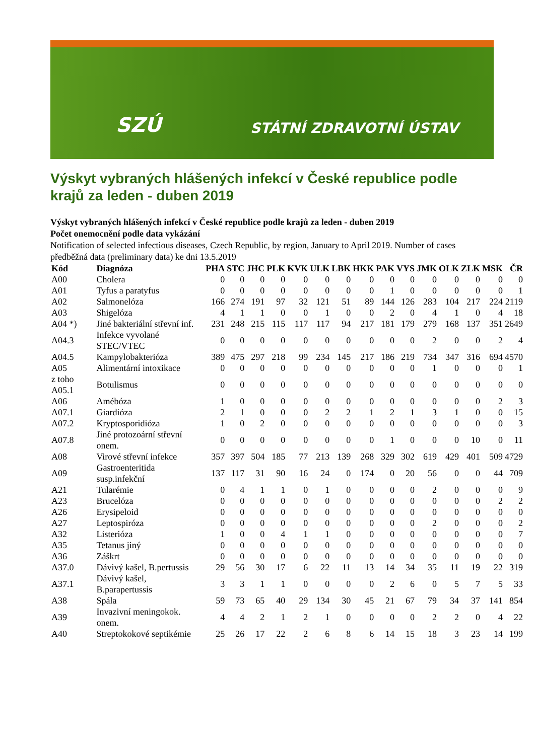SZÚ STÁTNÍ ZDRAVOTNÍ ÚSTAV
Výskyt vybraných hlášených infekcí v České republice podle krajů za leden - duben 2019
Výskyt vybraných hlášených infekcí v České republice podle krajů za leden - duben 2019
Počet onemocnění podle data vykázání
Notification of selected infectious diseases, Czech Republic, by region, January to April 2019. Number of cases
předběžná data (preliminary data) ke dni 13.5.2019
| Kód | Diagnóza | PHA | STC | JHC | PLK | KVK | ULK | LBK | HKK | PAK | VYS | JMK | OLK | ZLK | MSK | ČR |
| --- | --- | --- | --- | --- | --- | --- | --- | --- | --- | --- | --- | --- | --- | --- | --- | --- |
| A00 | Cholera | 0 | 0 | 0 | 0 | 0 | 0 | 0 | 0 | 0 | 0 | 0 | 0 | 0 | 0 | 0 |
| A01 | Tyfus a paratyfus | 0 | 0 | 0 | 0 | 0 | 0 | 0 | 0 | 1 | 0 | 0 | 0 | 0 | 0 | 1 |
| A02 | Salmonelóza | 166 | 274 | 191 | 97 | 32 | 121 | 51 | 89 | 144 | 126 | 283 | 104 | 217 | 224 | 2119 |
| A03 | Shigelóza | 4 | 1 | 1 | 0 | 0 | 1 | 0 | 0 | 2 | 0 | 4 | 1 | 0 | 4 | 18 |
| A04 *) | Jiné bakteriální střevní inf. | 231 | 248 | 215 | 115 | 117 | 117 | 94 | 217 | 181 | 179 | 279 | 168 | 137 | 351 | 2649 |
| A04.3 | Infekce vyvolané STEC/VTEC | 0 | 0 | 0 | 0 | 0 | 0 | 0 | 0 | 0 | 0 | 2 | 0 | 0 | 2 | 4 |
| A04.5 | Kampylobakterióza | 389 | 475 | 297 | 218 | 99 | 234 | 145 | 217 | 186 | 219 | 734 | 347 | 316 | 694 | 4570 |
| A05 | Alimentární intoxikace | 0 | 0 | 0 | 0 | 0 | 0 | 0 | 0 | 0 | 0 | 1 | 0 | 0 | 0 | 1 |
| z toho A05.1 | Botulismus | 0 | 0 | 0 | 0 | 0 | 0 | 0 | 0 | 0 | 0 | 0 | 0 | 0 | 0 | 0 |
| A06 | Amébóza | 1 | 0 | 0 | 0 | 0 | 0 | 0 | 0 | 0 | 0 | 0 | 0 | 0 | 2 | 3 |
| A07.1 | Giardióza | 2 | 1 | 0 | 0 | 0 | 2 | 2 | 1 | 2 | 1 | 3 | 1 | 0 | 0 | 15 |
| A07.2 | Kryptosporidióza | 1 | 0 | 2 | 0 | 0 | 0 | 0 | 0 | 0 | 0 | 0 | 0 | 0 | 0 | 3 |
| A07.8 | Jiné protozoární střevní onem. | 0 | 0 | 0 | 0 | 0 | 0 | 0 | 0 | 1 | 0 | 0 | 0 | 10 | 0 | 11 |
| A08 | Virové střevní infekce | 357 | 397 | 504 | 185 | 77 | 213 | 139 | 268 | 329 | 302 | 619 | 429 | 401 | 509 | 4729 |
| A09 | Gastroenteritida susp.infekční | 137 | 117 | 31 | 90 | 16 | 24 | 0 | 174 | 0 | 20 | 56 | 0 | 0 | 44 | 709 |
| A21 | Tularémie | 0 | 4 | 1 | 1 | 0 | 1 | 0 | 0 | 0 | 0 | 2 | 0 | 0 | 0 | 9 |
| A23 | Brucelóza | 0 | 0 | 0 | 0 | 0 | 0 | 0 | 0 | 0 | 0 | 0 | 0 | 0 | 2 | 2 |
| A26 | Erysipeloid | 0 | 0 | 0 | 0 | 0 | 0 | 0 | 0 | 0 | 0 | 0 | 0 | 0 | 0 | 0 |
| A27 | Leptospiróza | 0 | 0 | 0 | 0 | 0 | 0 | 0 | 0 | 0 | 0 | 2 | 0 | 0 | 0 | 2 |
| A32 | Listerióza | 1 | 0 | 0 | 4 | 1 | 1 | 0 | 0 | 0 | 0 | 0 | 0 | 0 | 0 | 7 |
| A35 | Tetanus jiný | 0 | 0 | 0 | 0 | 0 | 0 | 0 | 0 | 0 | 0 | 0 | 0 | 0 | 0 | 0 |
| A36 | Záškrt | 0 | 0 | 0 | 0 | 0 | 0 | 0 | 0 | 0 | 0 | 0 | 0 | 0 | 0 | 0 |
| A37.0 | Dávivý kašel, B.pertussis | 29 | 56 | 30 | 17 | 6 | 22 | 11 | 13 | 14 | 34 | 35 | 11 | 19 | 22 | 319 |
| A37.1 | Dávivý kašel, B.parapertussis | 3 | 3 | 1 | 1 | 0 | 0 | 0 | 0 | 2 | 6 | 0 | 5 | 7 | 5 | 33 |
| A38 | Spála | 59 | 73 | 65 | 40 | 29 | 134 | 30 | 45 | 21 | 67 | 79 | 34 | 37 | 141 | 854 |
| A39 | Invazivní meningokok. onem. | 4 | 4 | 2 | 1 | 2 | 1 | 0 | 0 | 0 | 0 | 2 | 2 | 0 | 4 | 22 |
| A40 | Streptokokové septikémie | 25 | 26 | 17 | 22 | 2 | 6 | 8 | 6 | 14 | 15 | 18 | 3 | 23 | 14 | 199 |